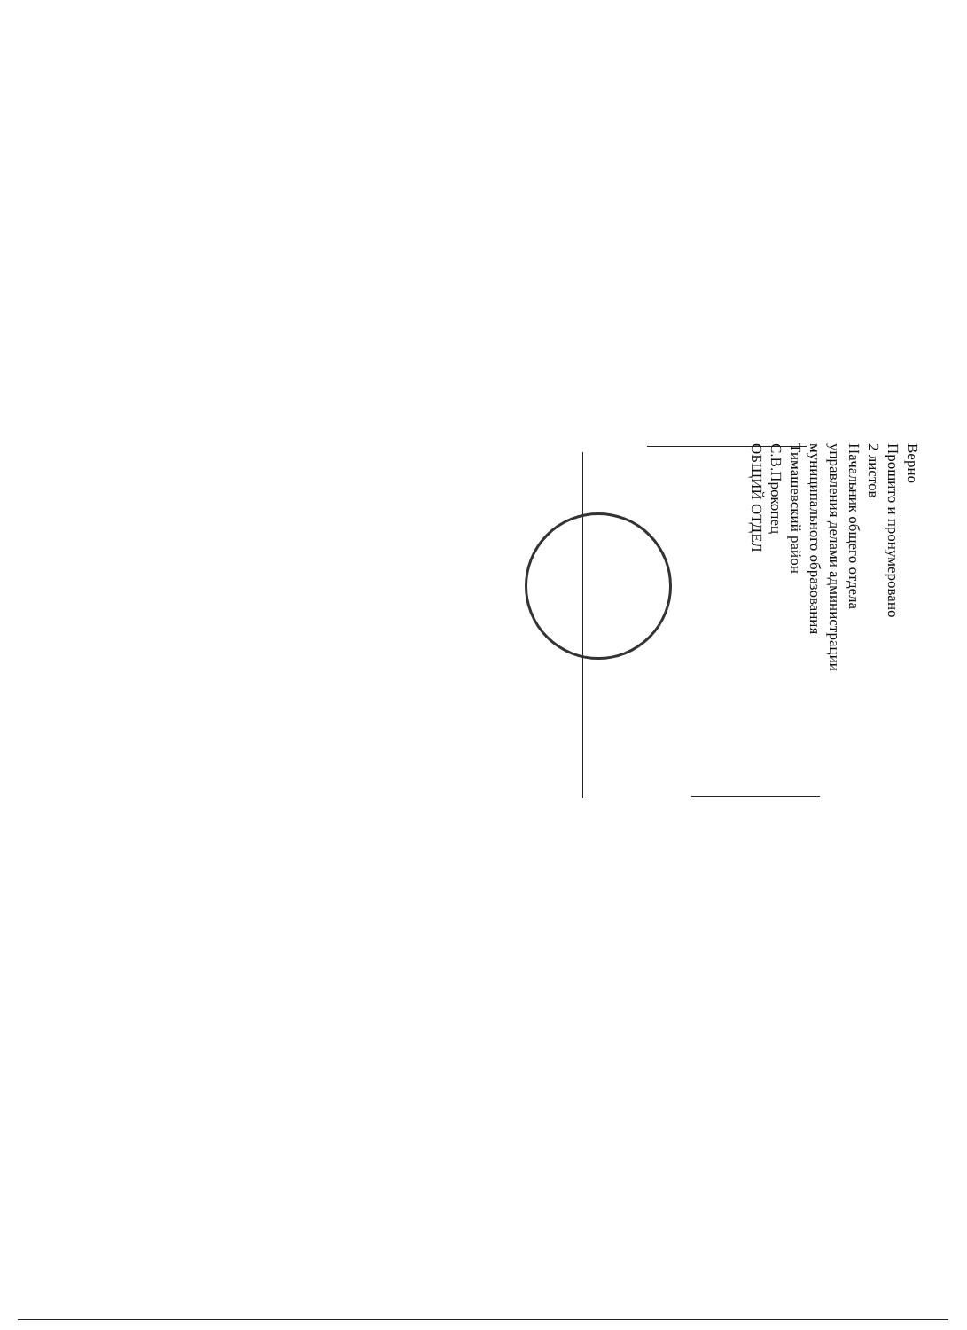Верно
Прошито и пронумеровано
2 листов
Начальник общего отдела
управления делами администрации
муниципального образования
Тимашевский район
С.В.Прокопец
ОБЩИЙ ОТДЕЛ